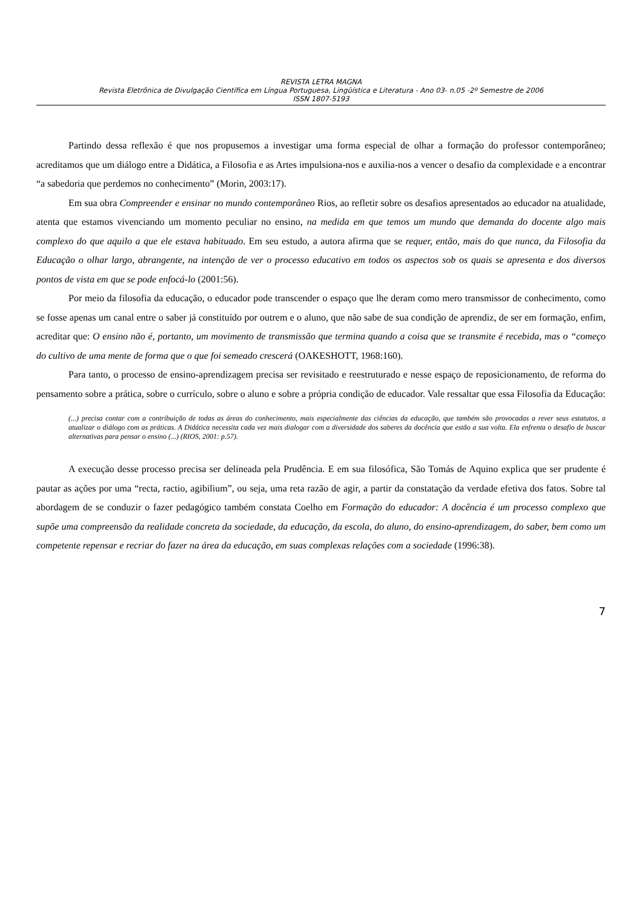REVISTA LETRA MAGNA
Revista Eletrônica de Divulgação Científica em Língua Portuguesa, Lingüística e Literatura - Ano 03- n.05 -2º Semestre de 2006
ISSN 1807-5193
Partindo dessa reflexão é que nos propusemos a investigar uma forma especial de olhar a formação do professor contemporâneo; acreditamos que um diálogo entre a Didática, a Filosofia e as Artes impulsiona-nos e auxilia-nos a vencer o desafio da complexidade e a encontrar “a sabedoria que perdemos no conhecimento” (Morin, 2003:17).
Em sua obra Compreender e ensinar no mundo contemporâneo Rios, ao refletir sobre os desafios apresentados ao educador na atualidade, atenta que estamos vivenciando um momento peculiar no ensino, na medida em que temos um mundo que demanda do docente algo mais complexo do que aquilo a que ele estava habituado. Em seu estudo, a autora afirma que se requer, então, mais do que nunca, da Filosofia da Educação o olhar largo, abrangente, na intenção de ver o processo educativo em todos os aspectos sob os quais se apresenta e dos diversos pontos de vista em que se pode enfocá-lo (2001:56).
Por meio da filosofia da educação, o educador pode transcender o espaço que lhe deram como mero transmissor de conhecimento, como se fosse apenas um canal entre o saber já constituído por outrem e o aluno, que não sabe de sua condição de aprendiz, de ser em formação, enfim, acreditar que: O ensino não é, portanto, um movimento de transmissão que termina quando a coisa que se transmite é recebida, mas o “começo do cultivo de uma mente de forma que o que foi semeado crescerá (OAKESHOTT, 1968:160).
Para tanto, o processo de ensino-aprendizagem precisa ser revisitado e reestruturado e nesse espaço de reposicionamento, de reforma do pensamento sobre a prática, sobre o currículo, sobre o aluno e sobre a própria condição de educador. Vale ressaltar que essa Filosofia da Educação:
(...) precisa contar com a contribuição de todas as áreas do conhecimento, mais especialmente das ciências da educação, que também são provocadas a rever seus estatutos, a atualizar o diálogo com as práticas. A Didática necessita cada vez mais dialogar com a diversidade dos saberes da docência que estão a sua volta. Ela enfrenta o desafio de buscar alternativas para pensar o ensino (...) (RIOS, 2001: p.57).
A execução desse processo precisa ser delineada pela Prudência. E em sua filosófica, São Tomás de Aquino explica que ser prudente é pautar as ações por uma “recta, ractio, agibilium”, ou seja, uma reta razão de agir, a partir da constatação da verdade efetiva dos fatos. Sobre tal abordagem de se conduzir o fazer pedagógico também constata Coelho em Formação do educador: A docência é um processo complexo que supõe uma compreensão da realidade concreta da sociedade, da educação, da escola, do aluno, do ensino-aprendizagem, do saber, bem como um competente repensar e recriar do fazer na área da educação, em suas complexas relações com a sociedade (1996:38).
7